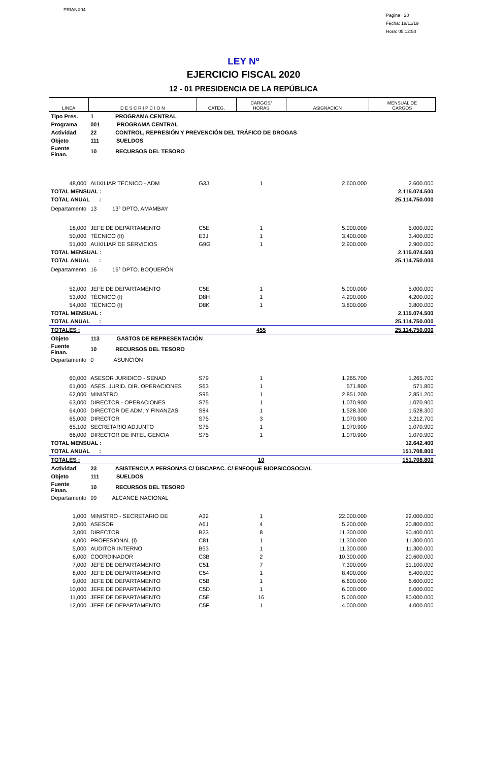PRIANX04
Pagina 20
Fecha: 18/11/19
Hora: 05:12:50
LEY Nº
EJERCICIO FISCAL 2020
12 - 01 PRESIDENCIA DE LA REPÚBLICA
| LINEA | D E S C R I P C I O N | CATEG. | CARGOS/ HORAS | ASIGNACION | MENSUAL DE CARGOS |
| --- | --- | --- | --- | --- | --- |
| Tipo Pres. | 1 PROGRAMA CENTRAL | | | | |
| Programa | 001 PROGRAMA CENTRAL | | | | |
| Actividad | 22 CONTROL, REPRESIÓN Y PREVENCIÓN DEL TRÁFICO DE DROGAS | | | | |
| Objeto | 111 SUELDOS | | | | |
| Fuente Finan. | 10 RECURSOS DEL TESORO | | | | |
| 48,000 | AUXILIAR TÉCNICO - ADM | G3J | 1 | 2.600.000 | 2.600.000 |
| TOTAL MENSUAL : | | | | | 2.115.074.500 |
| TOTAL ANUAL : | | | | | 25.114.750.000 |
| Departamento | 13 13° DPTO. AMAMBAY | | | | |
| 18,000 | JEFE DE DEPARTAMENTO | C5E | 1 | 5.000.000 | 5.000.000 |
| 50,000 | TÉCNICO (II) | E3J | 1 | 3.400.000 | 3.400.000 |
| 51,000 | AUXILIAR DE SERVICIOS | G9G | 1 | 2.900.000 | 2.900.000 |
| TOTAL MENSUAL : | | | | | 2.115.074.500 |
| TOTAL ANUAL : | | | | | 25.114.750.000 |
| Departamento | 16 16° DPTO. BOQUERÓN | | | | |
| 52,000 | JEFE DE DEPARTAMENTO | C5E | 1 | 5.000.000 | 5.000.000 |
| 53,000 | TÉCNICO (I) | D8H | 1 | 4.200.000 | 4.200.000 |
| 54,000 | TÉCNICO (I) | D8K | 1 | 3.800.000 | 3.800.000 |
| TOTAL MENSUAL : | | | | | 2.115.074.500 |
| TOTAL ANUAL : | | | | | 25.114.750.000 |
| TOTALES : | | | 455 | | 25.114.750.000 |
| Objeto | 113 GASTOS DE REPRESENTACIÓN | | | | |
| Fuente Finan. | 10 RECURSOS DEL TESORO | | | | |
| Departamento | 0 ASUNCIÓN | | | | |
| 60,000 | ASESOR JURIDICO - SENAD | S79 | 1 | 1.265.700 | 1.265.700 |
| 61,000 | ASES. JURID. DIR. OPERACIONES | S63 | 1 | 571.800 | 571.800 |
| 62,000 | MINISTRO | S95 | 1 | 2.851.200 | 2.851.200 |
| 63,000 | DIRECTOR - OPERACIONES | S75 | 1 | 1.070.900 | 1.070.900 |
| 64,000 | DIRECTOR DE ADM. Y FINANZAS | S84 | 1 | 1.528.300 | 1.528.300 |
| 65,000 | DIRECTOR | S75 | 3 | 1.070.900 | 3.212.700 |
| 65,100 | SECRETARIO ADJUNTO | S75 | 1 | 1.070.900 | 1.070.900 |
| 66,000 | DIRECTOR DE INTELIGENCIA | S75 | 1 | 1.070.900 | 1.070.900 |
| TOTAL MENSUAL : | | | | | 12.642.400 |
| TOTAL ANUAL : | | | | | 151.708.800 |
| TOTALES : | | | 10 | | 151.708.800 |
| Actividad | 23 ASISTENCIA A PERSONAS C/ DISCAPAC. C/ ENFOQUE BIOPSICOSOCIAL | | | | |
| Objeto | 111 SUELDOS | | | | |
| Fuente Finan. | 10 RECURSOS DEL TESORO | | | | |
| Departamento | 99 ALCANCE NACIONAL | | | | |
| 1,000 | MINISTRO - SECRETARIO DE | A32 | 1 | 22.000.000 | 22.000.000 |
| 2,000 | ASESOR | A6J | 4 | 5.200.000 | 20.800.000 |
| 3,000 | DIRECTOR | B23 | 8 | 11.300.000 | 90.400.000 |
| 4,000 | PROFESIONAL (I) | C81 | 1 | 11.300.000 | 11.300.000 |
| 5,000 | AUDITOR INTERNO | B53 | 1 | 11.300.000 | 11.300.000 |
| 6,000 | COORDINADOR | C3B | 2 | 10.300.000 | 20.600.000 |
| 7,000 | JEFE DE DEPARTAMENTO | C51 | 7 | 7.300.000 | 51.100.000 |
| 8,000 | JEFE DE DEPARTAMENTO | C54 | 1 | 8.400.000 | 8.400.000 |
| 9,000 | JEFE DE DEPARTAMENTO | C5B | 1 | 6.600.000 | 6.600.000 |
| 10,000 | JEFE DE DEPARTAMENTO | C5D | 1 | 6.000.000 | 6.000.000 |
| 11,000 | JEFE DE DEPARTAMENTO | C5E | 16 | 5.000.000 | 80.000.000 |
| 12,000 | JEFE DE DEPARTAMENTO | C5F | 1 | 4.000.000 | 4.000.000 |